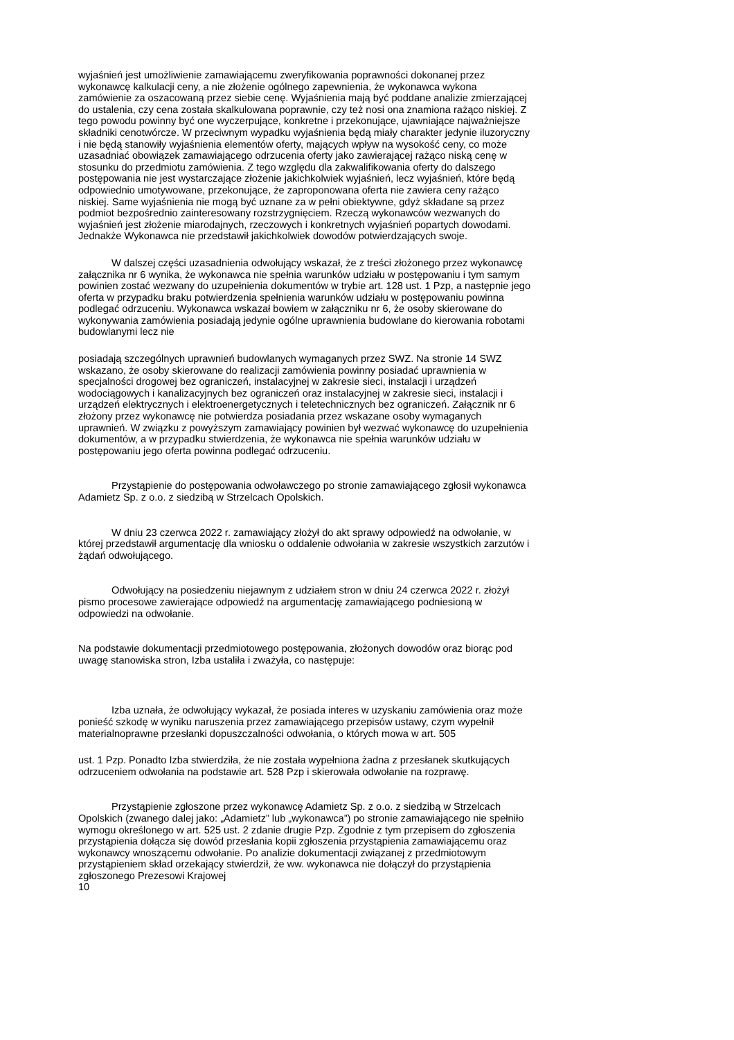wyjaśnień jest umożliwienie zamawiającemu zweryfikowania poprawności dokonanej przez wykonawcę kalkulacji ceny, a nie złożenie ogólnego zapewnienia, że wykonawca wykona zamówienie za oszacowaną przez siebie cenę. Wyjaśnienia mają być poddane analizie zmierzającej do ustalenia, czy cena została skalkulowana poprawnie, czy też nosi ona znamiona rażąco niskiej. Z tego powodu powinny być one wyczerpujące, konkretne i przekonujące, ujawniające najważniejsze składniki cenotwórcze. W przeciwnym wypadku wyjaśnienia będą miały charakter jedynie iluzoryczny i nie będą stanowiły wyjaśnienia elementów oferty, mających wpływ na wysokość ceny, co może uzasadniać obowiązek zamawiającego odrzucenia oferty jako zawierającej rażąco niską cenę w stosunku do przedmiotu zamówienia. Z tego względu dla zakwalifikowania oferty do dalszego postępowania nie jest wystarczające złożenie jakichkolwiek wyjaśnień, lecz wyjaśnień, które będą odpowiednio umotywowane, przekonujące, że zaproponowana oferta nie zawiera ceny rażąco niskiej. Same wyjaśnienia nie mogą być uznane za w pełni obiektywne, gdyż składane są przez podmiot bezpośrednio zainteresowany rozstrzygnięciem. Rzeczą wykonawców wezwanych do wyjaśnień jest złożenie miarodajnych, rzeczowych i konkretnych wyjaśnień popartych dowodami. Jednakże Wykonawca nie przedstawił jakichkolwiek dowodów potwierdzających swoje.
W dalszej części uzasadnienia odwołujący wskazał, że z treści złożonego przez wykonawcę załącznika nr 6 wynika, że wykonawca nie spełnia warunków udziału w postępowaniu i tym samym powinien zostać wezwany do uzupełnienia dokumentów w trybie art. 128 ust. 1 Pzp, a następnie jego oferta w przypadku braku potwierdzenia spełnienia warunków udziału w postępowaniu powinna podlegać odrzuceniu. Wykonawca wskazał bowiem w załączniku nr 6, że osoby skierowane do wykonywania zamówienia posiadają jedynie ogólne uprawnienia budowlane do kierowania robotami budowlanymi lecz nie
posiadają szczególnych uprawnień budowlanych wymaganych przez SWZ. Na stronie 14 SWZ wskazano, że osoby skierowane do realizacji zamówienia powinny posiadać uprawnienia w specjalności drogowej bez ograniczeń, instalacyjnej w zakresie sieci, instalacji i urządzeń wodociągowych i kanalizacyjnych bez ograniczeń oraz instalacyjnej w zakresie sieci, instalacji i urządzeń elektrycznych i elektroenergetycznych i teletechnicznych bez ograniczeń. Załącznik nr 6 złożony przez wykonawcę nie potwierdza posiadania przez wskazane osoby wymaganych uprawnień. W związku z powyższym zamawiający powinien był wezwać wykonawcę do uzupełnienia dokumentów, a w przypadku stwierdzenia, że wykonawca nie spełnia warunków udziału w postępowaniu jego oferta powinna podlegać odrzuceniu.
Przystąpienie do postępowania odwoławczego po stronie zamawiającego zgłosił wykonawca Adamietz Sp. z o.o. z siedzibą w Strzelcach Opolskich.
W dniu 23 czerwca 2022 r. zamawiający złożył do akt sprawy odpowiedź na odwołanie, w której przedstawił argumentację dla wniosku o oddalenie odwołania w zakresie wszystkich zarzutów i żądań odwołującego.
Odwołujący na posiedzeniu niejawnym z udziałem stron w dniu 24 czerwca 2022 r. złożył pismo procesowe zawierające odpowiedź na argumentację zamawiającego podniesioną w odpowiedzi na odwołanie.
Na podstawie dokumentacji przedmiotowego postępowania, złożonych dowodów oraz biorąc pod uwagę stanowiska stron, Izba ustaliła i zważyła, co następuje:
Izba uznała, że odwołujący wykazał, że posiada interes w uzyskaniu zamówienia oraz może ponieść szkodę w wyniku naruszenia przez zamawiającego przepisów ustawy, czym wypełnił materialnoprawne przesłanki dopuszczalności odwołania, o których mowa w art. 505
ust. 1 Pzp. Ponadto Izba stwierdziła, że nie została wypełniona żadna z przesłanek skutkujących odrzuceniem odwołania na podstawie art. 528 Pzp i skierowała odwołanie na rozprawę.
Przystąpienie zgłoszone przez wykonawcę Adamietz Sp. z o.o. z siedzibą w Strzelcach Opolskich (zwanego dalej jako: „Adamietz” lub „wykonawca”) po stronie zamawiającego nie spełniło wymogu określonego w art. 525 ust. 2 zdanie drugie Pzp. Zgodnie z tym przepisem do zgłoszenia przystąpienia dołącza się dowód przesłania kopii zgłoszenia przystąpienia zamawiającemu oraz wykonawcy wnoszącemu odwołanie. Po analizie dokumentacji związanej z przedmiotowym przystąpieniem skład orzekający stwierdził, że ww. wykonawca nie dołączył do przystąpienia zgłoszonego Prezesowi Krajowej
10